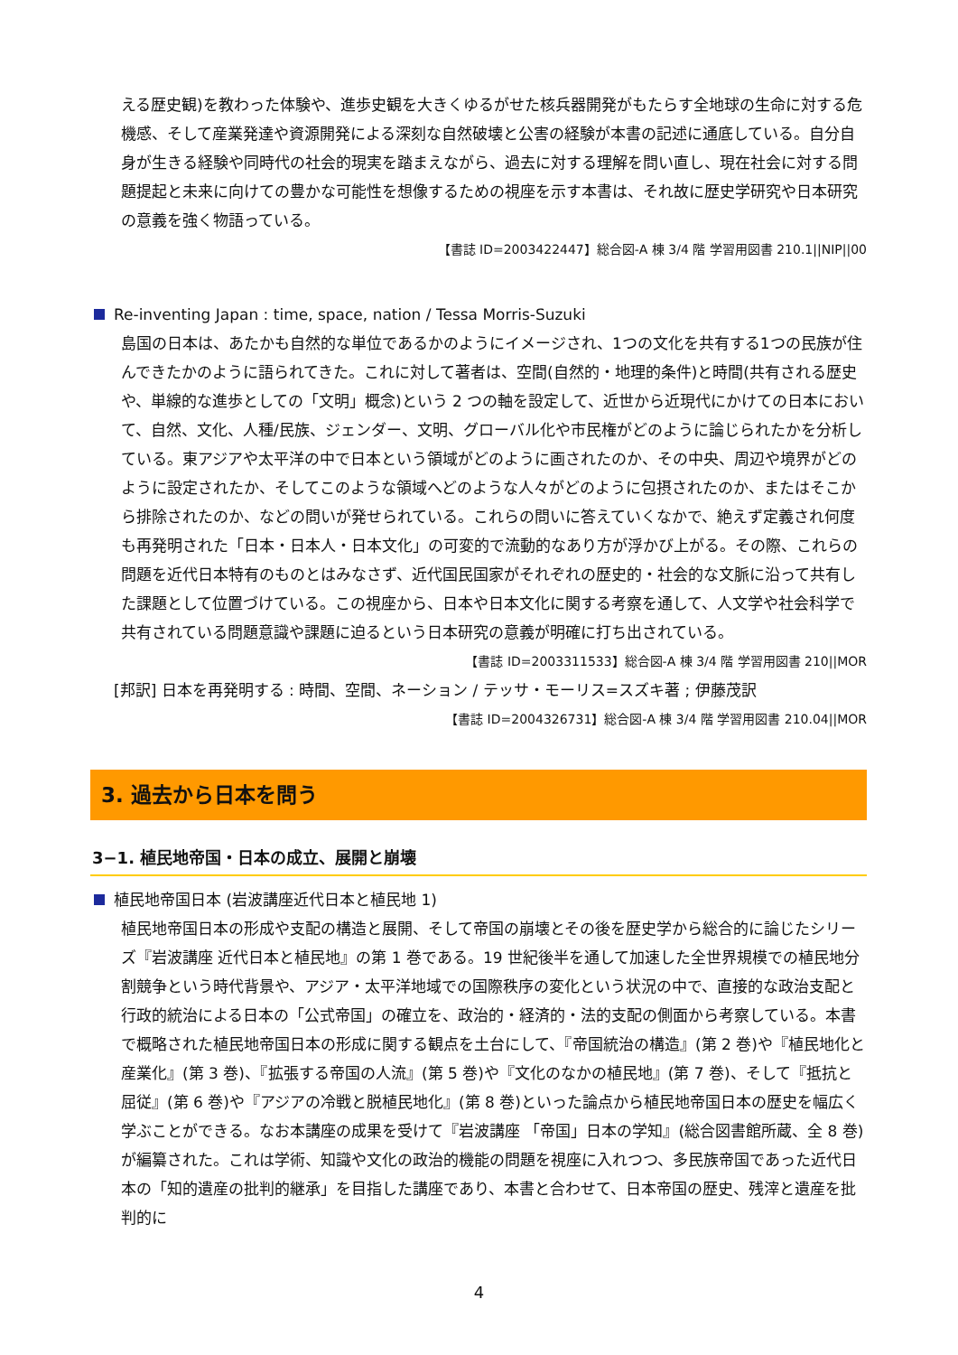える歴史観)を教わった体験や、進歩史観を大きくゆるがせた核兵器開発がもたらす全地球の生命に対する危機感、そして産業発達や資源開発による深刻な自然破壊と公害の経験が本書の記述に通底している。自分自身が生きる経験や同時代の社会的現実を踏まえながら、過去に対する理解を問い直し、現在社会に対する問題提起と未来に向けての豊かな可能性を想像するための視座を示す本書は、それ故に歴史学研究や日本研究の意義を強く物語っている。
【書誌 ID=2003422447】総合図-A 棟 3/4 階 学習用図書 210.1||NIP||00
Re-inventing Japan : time, space, nation / Tessa Morris-Suzuki
島国の日本は、あたかも自然的な単位であるかのようにイメージされ、1つの文化を共有する1つの民族が住んできたかのように語られてきた。これに対して著者は、空間(自然的・地理的条件)と時間(共有される歴史や、単線的な進歩としての「文明」概念)という 2 つの軸を設定して、近世から近現代にかけての日本において、自然、文化、人種/民族、ジェンダー、文明、グローバル化や市民権がどのように論じられたかを分析している。東アジアや太平洋の中で日本という領域がどのように画されたのか、その中央、周辺や境界がどのように設定されたか、そしてこのような領域へどのような人々がどのように包摂されたのか、またはそこから排除されたのか、などの問いが発せられている。これらの問いに答えていくなかで、絶えず定義され何度も再発明された「日本・日本人・日本文化」の可変的で流動的なあり方が浮かび上がる。その際、これらの問題を近代日本特有のものとはみなさず、近代国民国家がそれぞれの歴史的・社会的な文脈に沿って共有した課題として位置づけている。この視座から、日本や日本文化に関する考察を通して、人文学や社会科学で共有されている問題意識や課題に迫るという日本研究の意義が明確に打ち出されている。
【書誌 ID=2003311533】総合図-A 棟 3/4 階 学習用図書 210||MOR
[邦訳] 日本を再発明する : 時間、空間、ネーション / テッサ・モーリス=スズキ著 ; 伊藤茂訳
【書誌 ID=2004326731】総合図-A 棟 3/4 階 学習用図書 210.04||MOR
3. 過去から日本を問う
3−1. 植民地帝国・日本の成立、展開と崩壊
植民地帝国日本 (岩波講座近代日本と植民地 1)
植民地帝国日本の形成や支配の構造と展開、そして帝国の崩壊とその後を歴史学から総合的に論じたシリーズ『岩波講座 近代日本と植民地』の第 1 巻である。19 世紀後半を通して加速した全世界規模での植民地分割競争という時代背景や、アジア・太平洋地域での国際秩序の変化という状況の中で、直接的な政治支配と行政的統治による日本の「公式帝国」の確立を、政治的・経済的・法的支配の側面から考察している。本書で概略された植民地帝国日本の形成に関する観点を土台にして、『帝国統治の構造』(第 2 巻)や『植民地化と産業化』(第 3 巻)、『拡張する帝国の人流』(第 5 巻)や『文化のなかの植民地』(第 7 巻)、そして『抵抗と屈従』(第 6 巻)や『アジアの冷戦と脱植民地化』(第 8 巻)といった論点から植民地帝国日本の歴史を幅広く学ぶことができる。なお本講座の成果を受けて『岩波講座 「帝国」日本の学知』(総合図書館所蔵、全 8 巻)が編纂された。これは学術、知識や文化の政治的機能の問題を視座に入れつつ、多民族帝国であった近代日本の「知的遺産の批判的継承」を目指した講座であり、本書と合わせて、日本帝国の歴史、残滓と遺産を批判的に
4